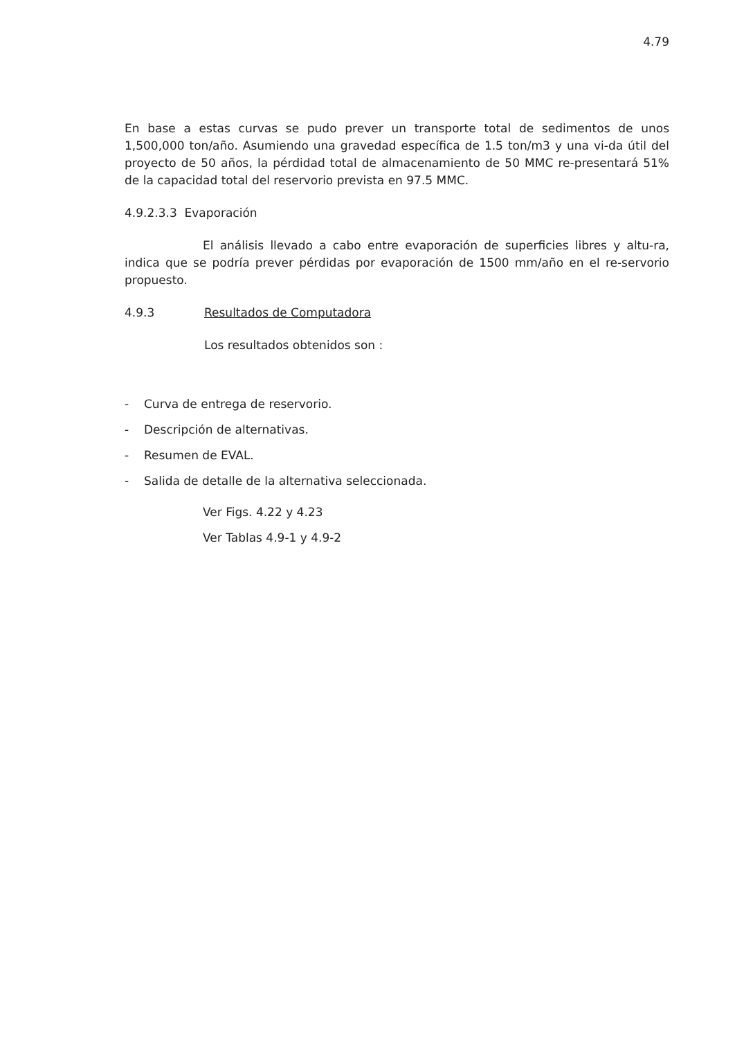4.79
En base a estas curvas se pudo prever un transporte total de sedimentos de unos 1,500,000 ton/año. Asumiendo una gravedad específica de 1.5 ton/m3 y una vi-da útil del proyecto de 50 años, la pérdidad total de almacenamiento de 50 MMC re-presentará 51% de la capacidad total del reservorio prevista en 97.5 MMC.
4.9.2.3.3 Evaporación
El análisis llevado a cabo entre evaporación de superficies libres y altu-ra, indica que se podría prever pérdidas por evaporación de 1500 mm/año en el re-servorio propuesto.
4.9.3 Resultados de Computadora
Los resultados obtenidos son :
- Curva de entrega de reservorio.
- Descripción de alternativas.
- Resumen de EVAL.
- Salida de detalle de la alternativa seleccionada.
Ver Figs. 4.22 y 4.23
Ver Tablas 4.9-1 y 4.9-2